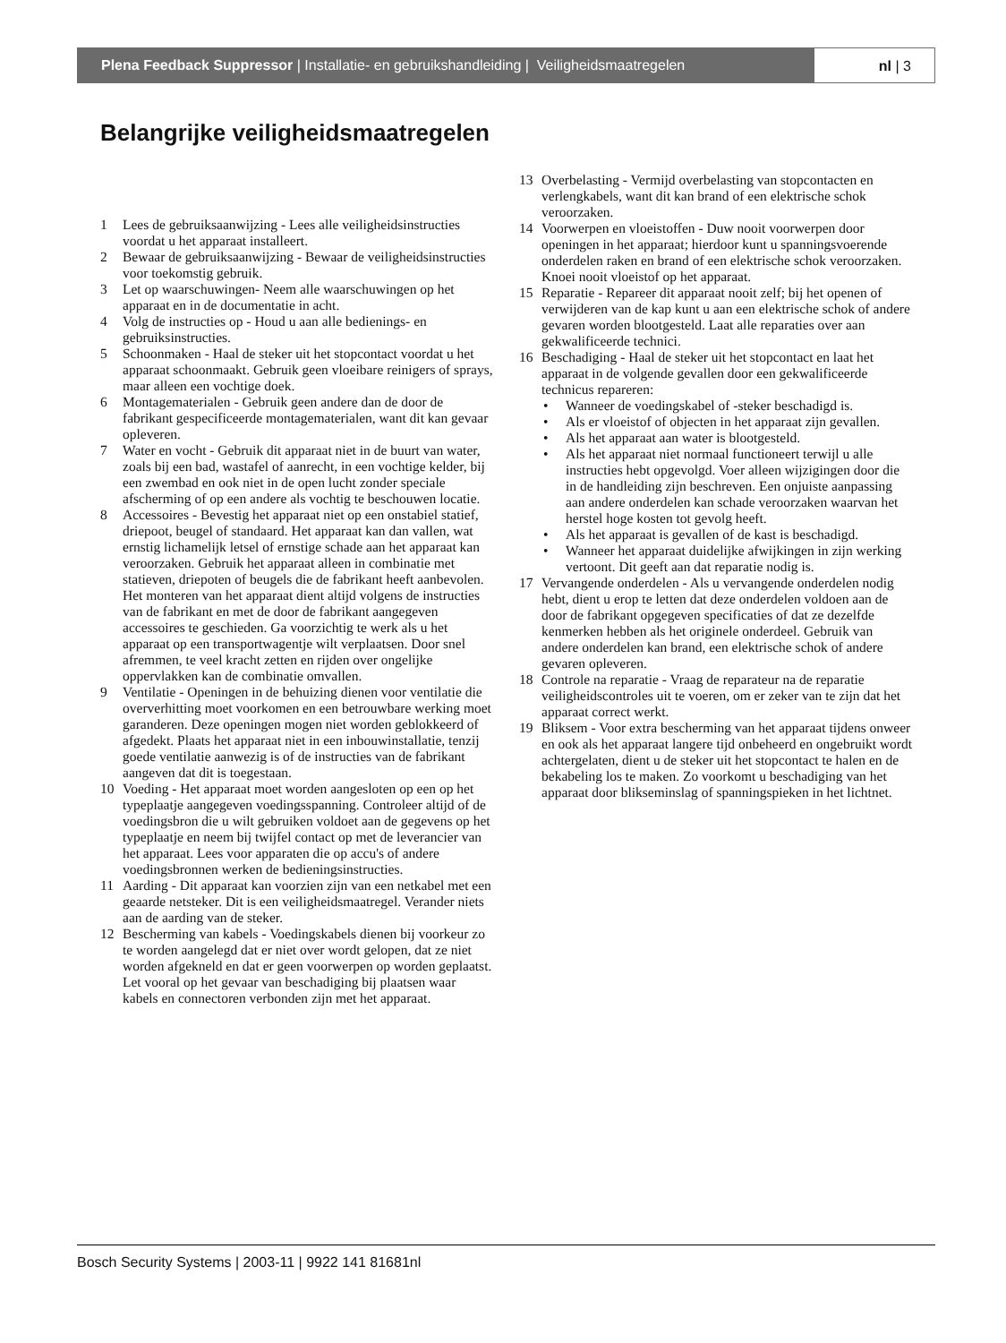Plena Feedback Suppressor | Installatie- en gebruikshandleiding | Veiligheidsmaatregelen
nl | 3
Belangrijke veiligheidsmaatregelen
1 Lees de gebruiksaanwijzing - Lees alle veiligheidsinstructies voordat u het apparaat installeert.
2 Bewaar de gebruiksaanwijzing - Bewaar de veiligheidsinstructies voor toekomstig gebruik.
3 Let op waarschuwingen- Neem alle waarschuwingen op het apparaat en in de documentatie in acht.
4 Volg de instructies op - Houd u aan alle bedienings- en gebruiksinstructies.
5 Schoonmaken - Haal de steker uit het stopcontact voordat u het apparaat schoonmaakt. Gebruik geen vloeibare reinigers of sprays, maar alleen een vochtige doek.
6 Montagematerialen - Gebruik geen andere dan de door de fabrikant gespecificeerde montagematerialen, want dit kan gevaar opleveren.
7 Water en vocht - Gebruik dit apparaat niet in de buurt van water, zoals bij een bad, wastafel of aanrecht, in een vochtige kelder, bij een zwembad en ook niet in de open lucht zonder speciale afscherming of op een andere als vochtig te beschouwen locatie.
8 Accessoires - Bevestig het apparaat niet op een onstabiel statief, driepoot, beugel of standaard. Het apparaat kan dan vallen, wat ernstig lichamelijk letsel of ernstige schade aan het apparaat kan veroorzaken. Gebruik het apparaat alleen in combinatie met statieven, driepoten of beugels die de fabrikant heeft aanbevolen. Het monteren van het apparaat dient altijd volgens de instructies van de fabrikant en met de door de fabrikant aangegeven accessoires te geschieden. Ga voorzichtig te werk als u het apparaat op een transportwagentje wilt verplaatsen. Door snel afremmen, te veel kracht zetten en rijden over ongelijke oppervlakken kan de combinatie omvallen.
9 Ventilatie - Openingen in de behuizing dienen voor ventilatie die oververhitting moet voorkomen en een betrouwbare werking moet garanderen. Deze openingen mogen niet worden geblokkeerd of afgedekt. Plaats het apparaat niet in een inbouwinstallatie, tenzij goede ventilatie aanwezig is of de instructies van de fabrikant aangeven dat dit is toegestaan.
10 Voeding - Het apparaat moet worden aangesloten op een op het typeplaatje aangegeven voedingsspanning. Controleer altijd of de voedingsbron die u wilt gebruiken voldoet aan de gegevens op het typeplaatje en neem bij twijfel contact op met de leverancier van het apparaat. Lees voor apparaten die op accu's of andere voedingsbronnen werken de bedieningsinstructies.
11 Aarding - Dit apparaat kan voorzien zijn van een netkabel met een geaarde netsteker. Dit is een veiligheidsmaatregel. Verander niets aan de aarding van de steker.
12 Bescherming van kabels - Voedingskabels dienen bij voorkeur zo te worden aangelegd dat er niet over wordt gelopen, dat ze niet worden afgekneld en dat er geen voorwerpen op worden geplaatst. Let vooral op het gevaar van beschadiging bij plaatsen waar kabels en connectoren verbonden zijn met het apparaat.
13 Overbelasting - Vermijd overbelasting van stopcontacten en verlengkabels, want dit kan brand of een elektrische schok veroorzaken.
14 Voorwerpen en vloeistoffen - Duw nooit voorwerpen door openingen in het apparaat; hierdoor kunt u spanningsvoerende onderdelen raken en brand of een elektrische schok veroorzaken. Knoei nooit vloeistof op het apparaat.
15 Reparatie - Repareer dit apparaat nooit zelf; bij het openen of verwijderen van de kap kunt u aan een elektrische schok of andere gevaren worden blootgesteld. Laat alle reparaties over aan gekwalificeerde technici.
16 Beschadiging - Haal de steker uit het stopcontact en laat het apparaat in de volgende gevallen door een gekwalificeerde technicus repareren:
• Wanneer de voedingskabel of -steker beschadigd is.
• Als er vloeistof of objecten in het apparaat zijn gevallen.
• Als het apparaat aan water is blootgesteld.
• Als het apparaat niet normaal functioneert terwijl u alle instructies hebt opgevolgd. Voer alleen wijzigingen door die in de handleiding zijn beschreven. Een onjuiste aanpassing aan andere onderdelen kan schade veroorzaken waarvan het herstel hoge kosten tot gevolg heeft.
• Als het apparaat is gevallen of de kast is beschadigd.
• Wanneer het apparaat duidelijke afwijkingen in zijn werking vertoont. Dit geeft aan dat reparatie nodig is.
17 Vervangende onderdelen - Als u vervangende onderdelen nodig hebt, dient u erop te letten dat deze onderdelen voldoen aan de door de fabrikant opgegeven specificaties of dat ze dezelfde kenmerken hebben als het originele onderdeel. Gebruik van andere onderdelen kan brand, een elektrische schok of andere gevaren opleveren.
18 Controle na reparatie - Vraag de reparateur na de reparatie veiligheidscontroles uit te voeren, om er zeker van te zijn dat het apparaat correct werkt.
19 Bliksem - Voor extra bescherming van het apparaat tijdens onweer en ook als het apparaat langere tijd onbeheerd en ongebruikt wordt achtergelaten, dient u de steker uit het stopcontact te halen en de bekabeling los te maken. Zo voorkomt u beschadiging van het apparaat door blikseminslag of spanningspieken in het lichtnet.
Bosch Security Systems | 2003-11 | 9922 141 81681nl